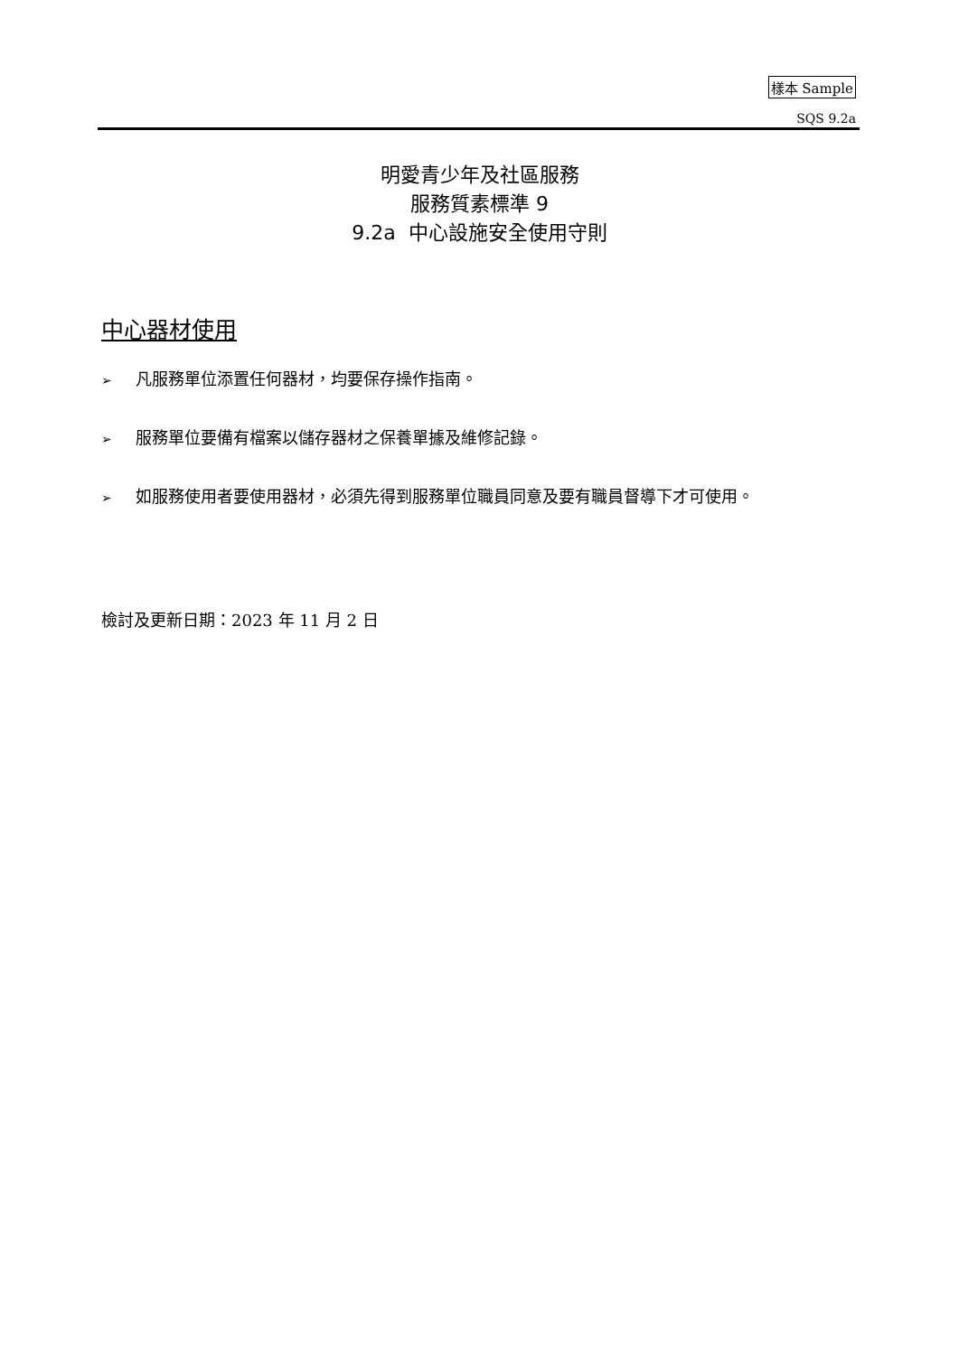樣本 Sample
SQS 9.2a
明愛青少年及社區服務
服務質素標準 9
9.2a 中心設施安全使用守則
中心器材使用
➢ 凡服務單位添置任何器材，均要保存操作指南。
➢ 服務單位要備有檔案以儲存器材之保養單據及維修記錄。
➢ 如服務使用者要使用器材，必須先得到服務單位職員同意及要有職員督導下才可使用。
檢討及更新日期：2023 年 11 月 2 日